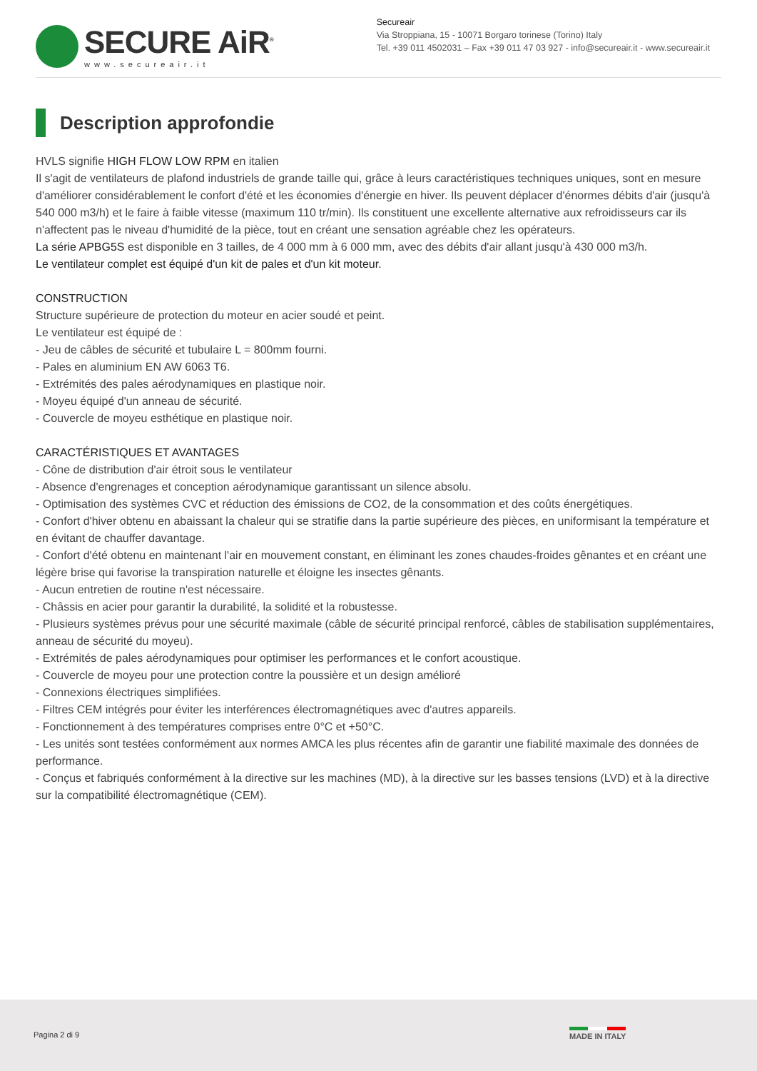SECURE AiR<sup>®</sup>
www.secureair.it
Secureair
Via Stroppiana, 15 - 10071 Borgaro torinese (Torino) Italy
Tel. +39 011 4502031 – Fax +39 011 47 03 927 - info@secureair.it - www.secureair.it
Description approfondie
HVLS signifie HIGH FLOW LOW RPM en italien
Il s'agit de ventilateurs de plafond industriels de grande taille qui, grâce à leurs caractéristiques techniques uniques, sont en mesure d'améliorer considérablement le confort d'été et les économies d'énergie en hiver. Ils peuvent déplacer d'énormes débits d'air (jusqu'à 540 000 m3/h) et le faire à faible vitesse (maximum 110 tr/min). Ils constituent une excellente alternative aux refroidisseurs car ils n'affectent pas le niveau d'humidité de la pièce, tout en créant une sensation agréable chez les opérateurs.
La série APBG5S est disponible en 3 tailles, de 4 000 mm à 6 000 mm, avec des débits d'air allant jusqu'à 430 000 m3/h.
Le ventilateur complet est équipé d'un kit de pales et d'un kit moteur.
CONSTRUCTION
Structure supérieure de protection du moteur en acier soudé et peint.
Le ventilateur est équipé de :
- Jeu de câbles de sécurité et tubulaire L = 800mm fourni.
- Pales en aluminium EN AW 6063 T6.
- Extrémités des pales aérodynamiques en plastique noir.
- Moyeu équipé d'un anneau de sécurité.
- Couvercle de moyeu esthétique en plastique noir.
CARACTÉRISTIQUES ET AVANTAGES
- Cône de distribution d'air étroit sous le ventilateur
- Absence d'engrenages et conception aérodynamique garantissant un silence absolu.
- Optimisation des systèmes CVC et réduction des émissions de CO2, de la consommation et des coûts énergétiques.
- Confort d'hiver obtenu en abaissant la chaleur qui se stratifie dans la partie supérieure des pièces, en uniformisant la température et en évitant de chauffer davantage.
- Confort d'été obtenu en maintenant l'air en mouvement constant, en éliminant les zones chaudes-froides gênantes et en créant une légère brise qui favorise la transpiration naturelle et éloigne les insectes gênants.
- Aucun entretien de routine n'est nécessaire.
- Châssis en acier pour garantir la durabilité, la solidité et la robustesse.
- Plusieurs systèmes prévus pour une sécurité maximale (câble de sécurité principal renforcé, câbles de stabilisation supplémentaires, anneau de sécurité du moyeu).
- Extrémités de pales aérodynamiques pour optimiser les performances et le confort acoustique.
- Couvercle de moyeu pour une protection contre la poussière et un design amélioré
- Connexions électriques simplifiées.
- Filtres CEM intégrés pour éviter les interférences électromagnétiques avec d'autres appareils.
- Fonctionnement à des températures comprises entre 0°C et +50°C.
- Les unités sont testées conformément aux normes AMCA les plus récentes afin de garantir une fiabilité maximale des données de performance.
- Conçus et fabriqués conformément à la directive sur les machines (MD), à la directive sur les basses tensions (LVD) et à la directive sur la compatibilité électromagnétique (CEM).
Pagina 2 di 9 MADE IN ITALY